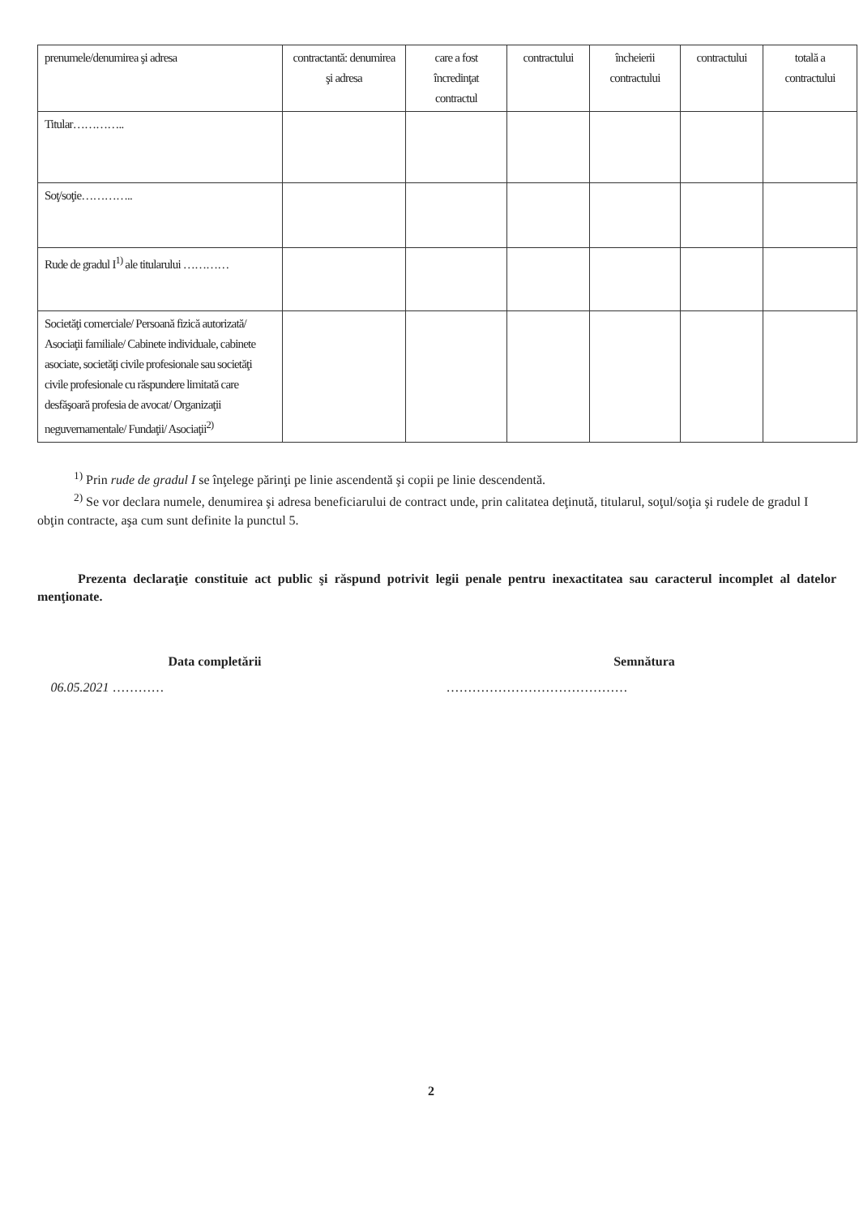| prenumele/denumirea şi adresa | contractantă: denumirea şi adresa | care a fost încredinţat contractul | contractului | încheierii contractului | contractului | totală a contractului |
| Titular………….. | | | | | | |
| Soţ/soţie………….. | | | | | | |
| Rude de gradul I<sup>1)</sup> ale titularului ………… | | | | | | |
| Societăţi comerciale/ Persoană fizică autorizată/ Asociaţii familiale/ Cabinete individuale, cabinete asociate, societăţi civile profesionale sau societăţi civile profesionale cu răspundere limitată care desfăşoară profesia de avocat/ Organizaţii neguvernamentale/ Fundaţii/ Asociaţii<sup>2)</sup> | | | | | | |
<sup>1)</sup> Prin rude de gradul I se înţelege părinţi pe linie ascendentă şi copii pe linie descendentă.
<sup>2)</sup> Se vor declara numele, denumirea şi adresa beneficiarului de contract unde, prin calitatea deţinută, titularul, soţul/soţia şi rudele de gradul I obţin contracte, aşa cum sunt definite la punctul 5.
Prezenta declaraţie constituie act public şi răspund potrivit legii penale pentru inexactitatea sau caracterul incomplet al datelor menţionate.
Data completării
06.05.2021 …………
Semnătura
……………………………………
2